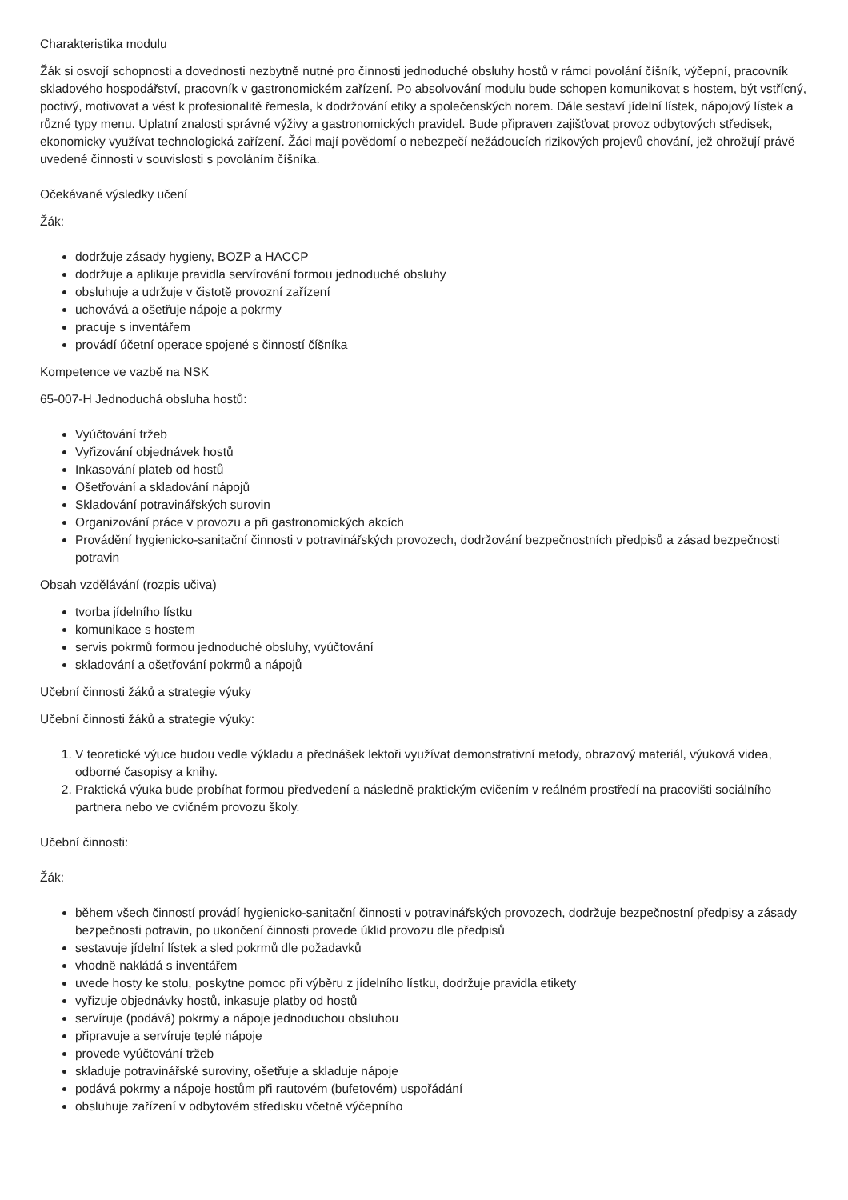Charakteristika modulu
Žák si osvojí schopnosti a dovednosti nezbytně nutné pro činnosti jednoduché obsluhy hostů v rámci povolání číšník, výčepní, pracovník skladového hospodářství, pracovník v gastronomickém zařízení. Po absolvování modulu bude schopen komunikovat s hostem, být vstřícný, poctivý, motivovat a vést k profesionalitě řemesla, k dodržování etiky a společenských norem. Dále sestaví jídelní lístek, nápojový lístek a různé typy menu. Uplatní znalosti správné výživy a gastronomických pravidel. Bude připraven zajišťovat provoz odbytových středisek, ekonomicky využívat technologická zařízení. Žáci mají povědomí o nebezpečí nežádoucích rizikových projevů chování, jež ohrožují právě uvedené činnosti v souvislosti s povoláním číšníka.
Očekávané výsledky učení
Žák:
dodržuje zásady hygieny, BOZP a HACCP
dodržuje a aplikuje pravidla servírování formou jednoduché obsluhy
obsluhuje a udržuje v čistotě provozní zařízení
uchovává a ošetřuje nápoje a pokrmy
pracuje s inventářem
provádí účetní operace spojené s činností číšníka
Kompetence ve vazbě na NSK
65-007-H Jednoduchá obsluha hostů:
Vyúčtování tržeb
Vyřizování objednávek hostů
Inkasování plateb od hostů
Ošetřování a skladování nápojů
Skladování potravinářských surovin
Organizování práce v provozu a při gastronomických akcích
Provádění hygienicko-sanitační činnosti v potravinářských provozech, dodržování bezpečnostních předpisů a zásad bezpečnosti potravin
Obsah vzdělávání (rozpis učiva)
tvorba jídelního lístku
komunikace s hostem
servis pokrmů formou jednoduché obsluhy, vyúčtování
skladování a ošetřování pokrmů a nápojů
Učební činnosti žáků a strategie výuky
Učební činnosti žáků a strategie výuky:
1. V teoretické výuce budou vedle výkladu a přednášek lektoři využívat demonstrativní metody, obrazový materiál, výuková videa, odborné časopisy a knihy.
2. Praktická výuka bude probíhat formou předvedení a následně praktickým cvičením v reálném prostředí na pracovišti sociálního partnera nebo ve cvičném provozu školy.
Učební činnosti:
Žák:
během všech činností provádí hygienicko-sanitační činnosti v potravinářských provozech, dodržuje bezpečnostní předpisy a zásady bezpečnosti potravin, po ukončení činnosti provede úklid provozu dle předpisů
sestavuje jídelní lístek a sled pokrmů dle požadavků
vhodně nakládá s inventářem
uvede hosty ke stolu, poskytne pomoc při výběru z jídelního lístku, dodržuje pravidla etikety
vyřizuje objednávky hostů, inkasuje platby od hostů
servíruje (podává) pokrmy a nápoje jednoduchou obsluhou
připravuje a servíruje teplé nápoje
provede vyúčtování tržeb
skladuje potravinářské suroviny, ošetřuje a skladuje nápoje
podává pokrmy a nápoje hostům při rautovém (bufetovém) uspořádání
obsluhuje zařízení v odbytovém středisku včetně výčepního